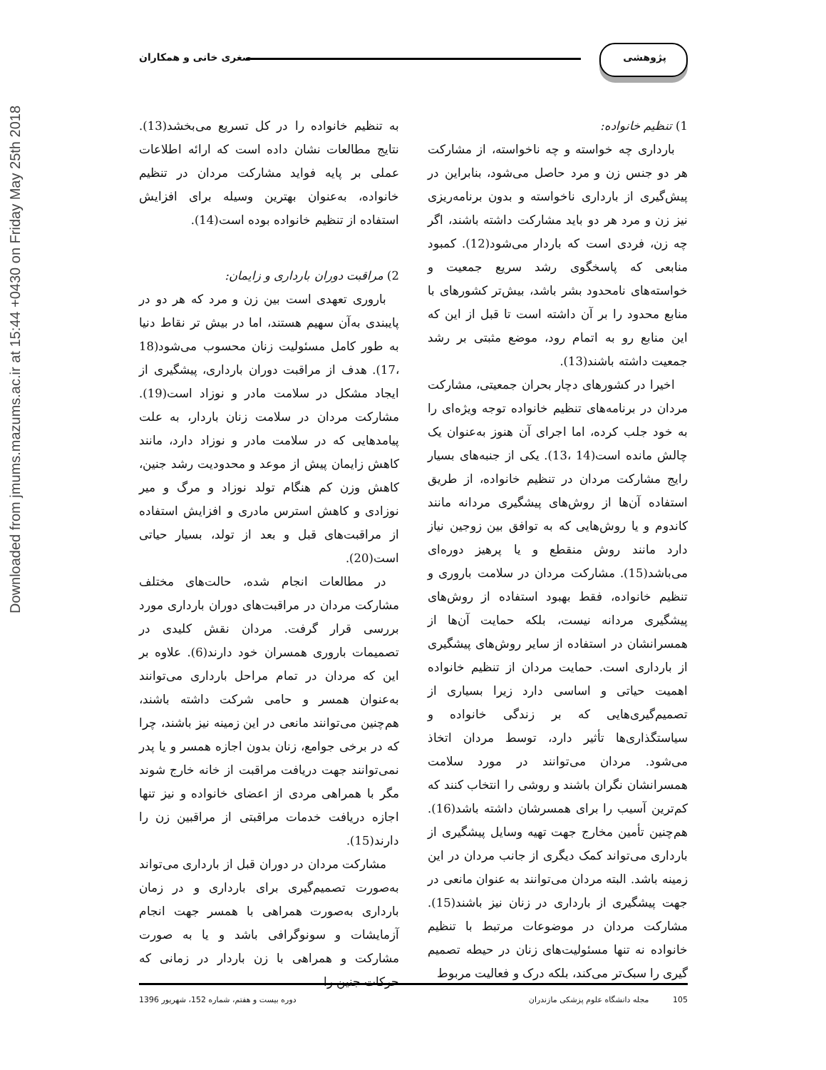Downloaded from jmums.mazums.ac.ir at 15:44 +0430 on Friday May 25th 2018
پژوهشی صغری خانی و همکاران
1) تنظیم خانواده:
بارداری چه خواسته و چه ناخواسته، از مشارکت هر دو جنس زن و مرد حاصل می‌شود، بنابراین در پیش‌گیری از بارداری ناخواسته و بدون برنامه‌ریزی نیز زن و مرد هر دو باید مشارکت داشته باشند، اگر چه زن، فردی است که باردار می‌شود(12). کمبود منابعی که پاسخگوی رشد سریع جمعیت و خواسته‌های نامحدود بشر باشد، بیش‌تر کشورهای با منابع محدود را بر آن داشته است تا قبل از این که این منابع رو به اتمام رود، موضع مثبتی بر رشد جمعیت داشته باشند(13).
اخیرا در کشورهای دچار بحران جمعیتی، مشارکت مردان در برنامه‌های تنظیم خانواده توجه ویژه‌ای را به خود جلب کرده، اما اجرای آن هنوز به‌عنوان یک چالش مانده است(14 ،13). یکی از جنبه‌های بسیار رایج مشارکت مردان در تنظیم خانواده، از طریق استفاده آن‌ها از روش‌های پیشگیری مردانه مانند کاندوم و یا روش‌هایی که به توافق بین زوجین نیاز دارد مانند روش منقطع و یا پرهیز دوره‌ای می‌باشد(15). مشارکت مردان در سلامت باروری و تنظیم خانواده، فقط بهبود استفاده از روش‌های پیشگیری مردانه نیست، بلکه حمایت آن‌ها از همسرانشان در استفاده از سایر روش‌های پیشگیری از بارداری است. حمایت مردان از تنظیم خانواده اهمیت حیاتی و اساسی دارد زیرا بسیاری از تصمیم‌گیری‌هایی که بر زندگی خانواده و سیاستگذاری‌ها تأثیر دارد، توسط مردان اتخاذ می‌شود. مردان می‌توانند در مورد سلامت همسرانشان نگران باشند و روشی را انتخاب کنند که کم‌ترین آسیب را برای همسرشان داشته باشد(16). هم‌چنین تأمین مخارج جهت تهیه وسایل پیشگیری از بارداری می‌تواند کمک دیگری از جانب مردان در این زمینه باشد. البته مردان می‌توانند به عنوان مانعی در جهت پیشگیری از بارداری در زنان نیز باشند(15). مشارکت مردان در موضوعات مرتبط با تنظیم خانواده نه تنها مسئولیت‌های زنان در حیطه تصمیم گیری را سبک‌تر می‌کند، بلکه درک و فعالیت مربوط
به تنظیم خانواده را در کل تسریع می‌بخشد(13). نتایج مطالعات نشان داده است که ارائه اطلاعات عملی بر پایه فواید مشارکت مردان در تنظیم خانواده، به‌عنوان بهترین وسیله برای افزایش استفاده از تنظیم خانواده بوده است(14).
2) مراقبت دوران بارداری و زایمان:
باروری تعهدی است بین زن و مرد که هر دو در پایبندی به‌آن سهیم هستند، اما در بیش تر نقاط دنیا به طور کامل مسئولیت زنان محسوب می‌شود(18 ،17). هدف از مراقبت دوران بارداری، پیشگیری از ایجاد مشکل در سلامت مادر و نوزاد است(19). مشارکت مردان در سلامت زنان باردار، به علت پیامدهایی که در سلامت مادر و نوزاد دارد، مانند کاهش زایمان پیش از موعد و محدودیت رشد جنین، کاهش وزن کم هنگام تولد نوزاد و مرگ و میر نوزادی و کاهش استرس مادری و افزایش استفاده از مراقبت‌های قبل و بعد از تولد، بسیار حیاتی است(20).
در مطالعات انجام شده، حالت‌های مختلف مشارکت مردان در مراقبت‌های دوران بارداری مورد بررسی قرار گرفت. مردان نقش کلیدی در تصمیمات باروری همسران خود دارند(6). علاوه بر این که مردان در تمام مراحل بارداری می‌توانند به‌عنوان همسر و حامی شرکت داشته باشند، هم‌چنین می‌توانند مانعی در این زمینه نیز باشند، چرا که در برخی جوامع، زنان بدون اجازه همسر و یا پدر نمی‌توانند جهت دریافت مراقبت از خانه خارج شوند مگر با همراهی مردی از اعضای خانواده و نیز تنها اجازه دریافت خدمات مراقبتی از مراقبین زن را دارند(15).
مشارکت مردان در دوران قبل از بارداری می‌تواند به‌صورت تصمیم‌گیری برای بارداری و در زمان بارداری به‌صورت همراهی با همسر جهت انجام آزمایشات و سونوگرافی باشد و یا به صورت مشارکت و همراهی با زن باردار در زمانی که حرکات جنین را
105 مجله دانشگاه علوم پزشکی مازندران
دوره بیست و هفتم، شماره 152، شهریور 1396